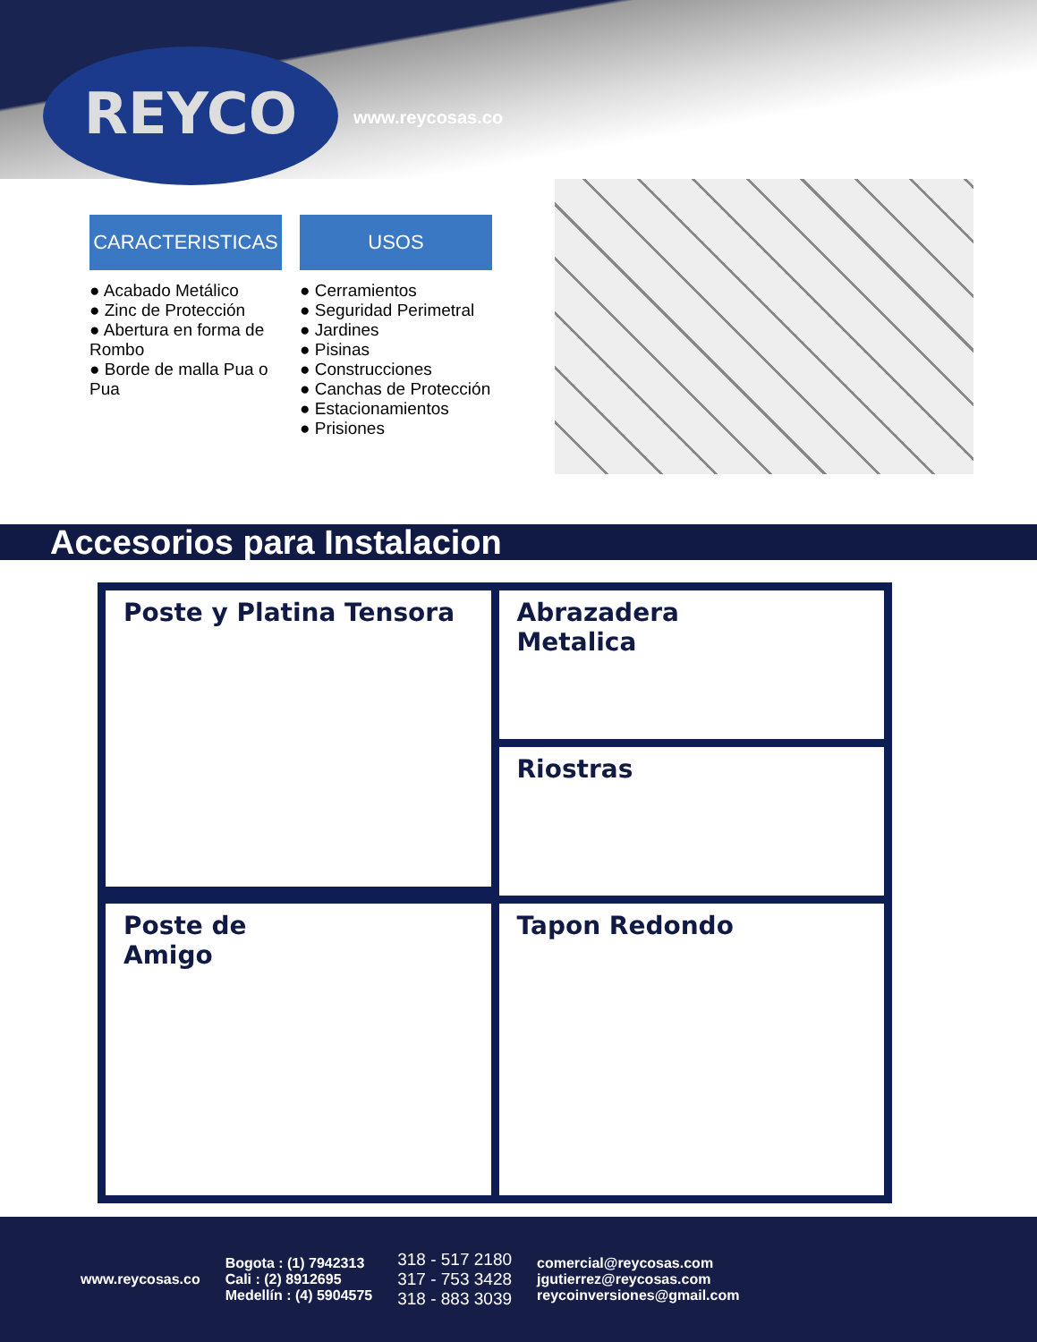REYCO
www.reycosas.co
CARACTERISTICAS
● Acabado Metálico
● Zinc de Protección
● Abertura en forma de Rombo
● Borde de malla Pua o Pua
USOS
● Cerramientos
● Seguridad Perimetral
● Jardines
● Pisinas
● Construcciones
● Canchas de Protección
● Estacionamientos
● Prisiones
Accesorios para Instalacion
Poste y Platina Tensora
Abrazadera
Metalica
Riostras
Poste de
Amigo
Tapon Redondo
www.reycosas.co
Bogota : (1) 7942313
Cali : (2) 8912695
Medellín : (4) 5904575
318 - 517 2180
317 - 753 3428
318 - 883 3039
comercial@reycosas.com
jgutierrez@reycosas.com
reycoinversiones@gmail.com